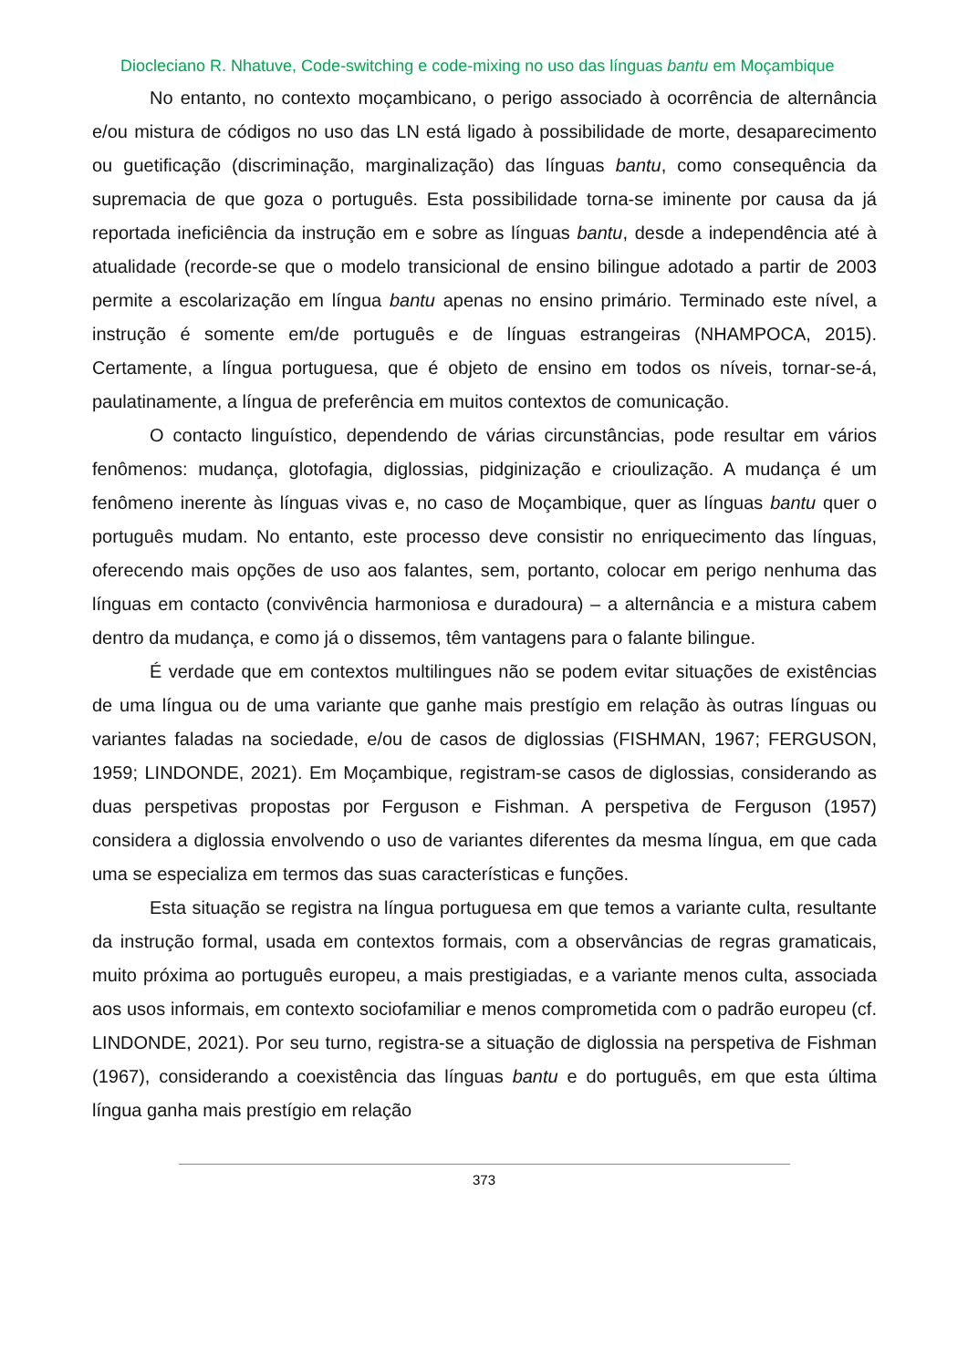Diocleciano R. Nhatuve, Code-switching e code-mixing no uso das línguas bantu em Moçambique
No entanto, no contexto moçambicano, o perigo associado à ocorrência de alternância e/ou mistura de códigos no uso das LN está ligado à possibilidade de morte, desaparecimento ou guetificação (discriminação, marginalização) das línguas bantu, como consequência da supremacia de que goza o português. Esta possibilidade torna-se iminente por causa da já reportada ineficiência da instrução em e sobre as línguas bantu, desde a independência até à atualidade (recorde-se que o modelo transicional de ensino bilingue adotado a partir de 2003 permite a escolarização em língua bantu apenas no ensino primário. Terminado este nível, a instrução é somente em/de português e de línguas estrangeiras (NHAMPOCA, 2015). Certamente, a língua portuguesa, que é objeto de ensino em todos os níveis, tornar-se-á, paulatinamente, a língua de preferência em muitos contextos de comunicação.
O contacto linguístico, dependendo de várias circunstâncias, pode resultar em vários fenômenos: mudança, glotofagia, diglossias, pidginização e crioulização. A mudança é um fenômeno inerente às línguas vivas e, no caso de Moçambique, quer as línguas bantu quer o português mudam. No entanto, este processo deve consistir no enriquecimento das línguas, oferecendo mais opções de uso aos falantes, sem, portanto, colocar em perigo nenhuma das línguas em contacto (convivência harmoniosa e duradoura) – a alternância e a mistura cabem dentro da mudança, e como já o dissemos, têm vantagens para o falante bilingue.
É verdade que em contextos multilingues não se podem evitar situações de existências de uma língua ou de uma variante que ganhe mais prestígio em relação às outras línguas ou variantes faladas na sociedade, e/ou de casos de diglossias (FISHMAN, 1967; FERGUSON, 1959; LINDONDE, 2021). Em Moçambique, registram-se casos de diglossias, considerando as duas perspetivas propostas por Ferguson e Fishman. A perspetiva de Ferguson (1957) considera a diglossia envolvendo o uso de variantes diferentes da mesma língua, em que cada uma se especializa em termos das suas características e funções.
Esta situação se registra na língua portuguesa em que temos a variante culta, resultante da instrução formal, usada em contextos formais, com a observâncias de regras gramaticais, muito próxima ao português europeu, a mais prestigiadas, e a variante menos culta, associada aos usos informais, em contexto sociofamiliar e menos comprometida com o padrão europeu (cf. LINDONDE, 2021). Por seu turno, registra-se a situação de diglossia na perspetiva de Fishman (1967), considerando a coexistência das línguas bantu e do português, em que esta última língua ganha mais prestígio em relação
373